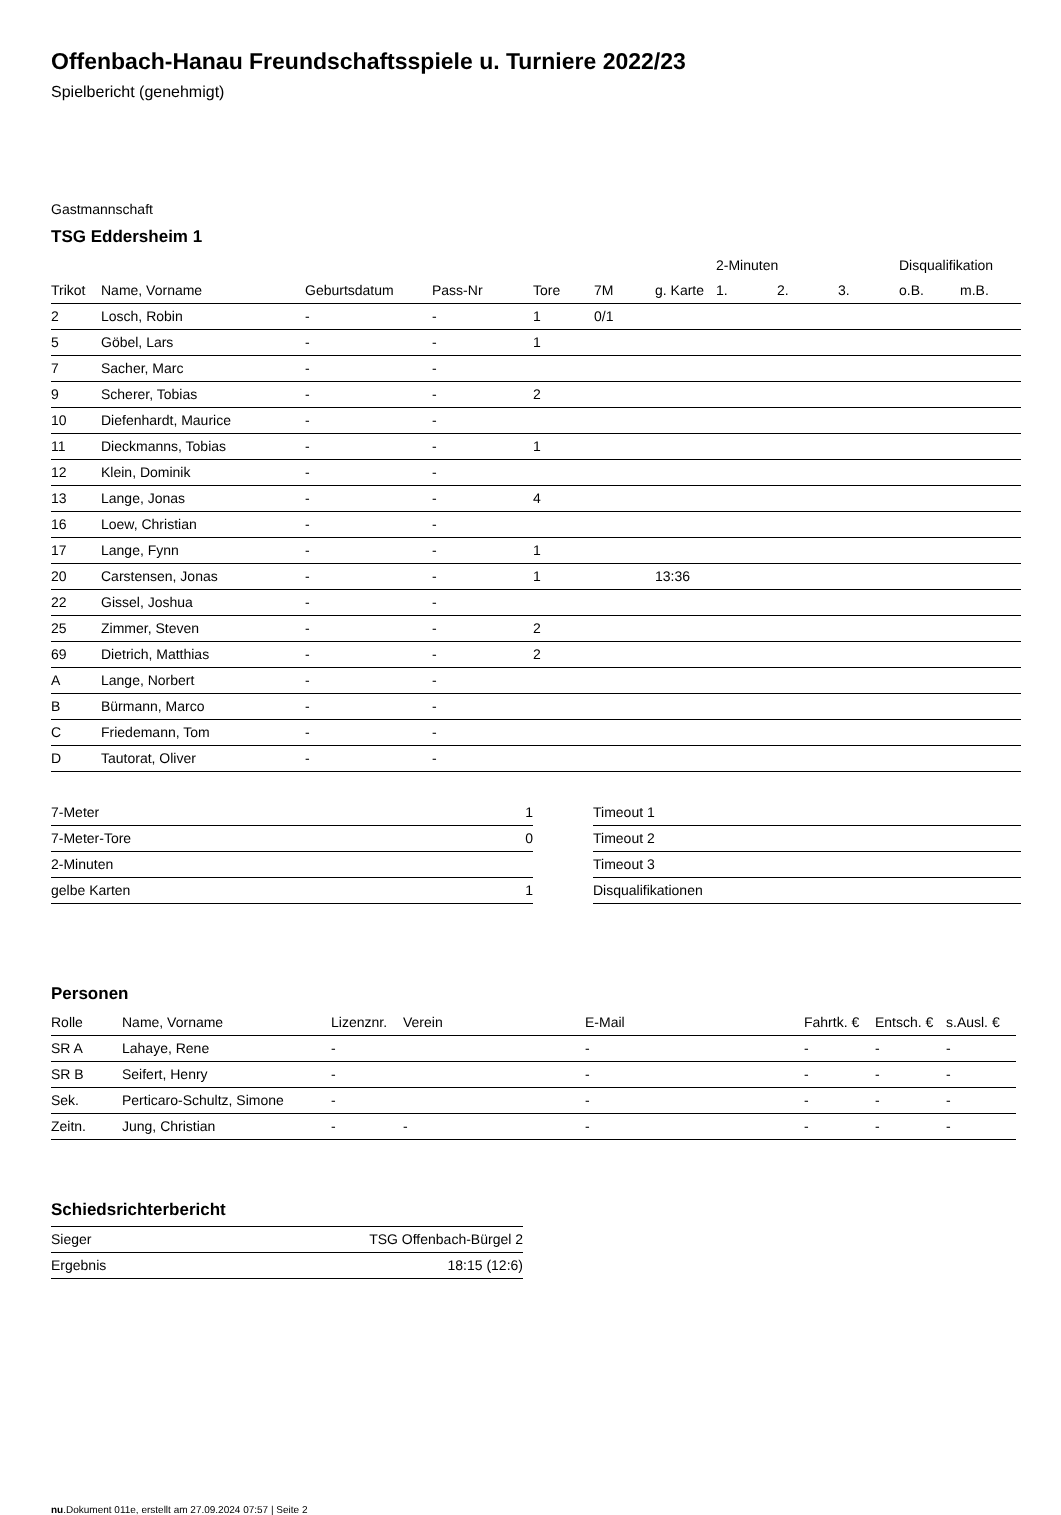Offenbach-Hanau Freundschaftsspiele u. Turniere 2022/23
Spielbericht (genehmigt)
Gastmannschaft
TSG Eddersheim 1
| | | | | | | | 2-Minuten | | | Disqualifikation | |
| --- | --- | --- | --- | --- | --- | --- | --- | --- | --- | --- | --- |
| Trikot | Name, Vorname | Geburtsdatum | Pass-Nr | Tore | 7M | g. Karte | 1. | 2. | 3. | o.B. | m.B. |
| 2 | Losch, Robin | - | - | 1 | 0/1 | | | | | | |
| 5 | Göbel, Lars | - | - | 1 | | | | | | | |
| 7 | Sacher, Marc | - | - | | | | | | | | |
| 9 | Scherer, Tobias | - | - | 2 | | | | | | | |
| 10 | Diefenhardt, Maurice | - | - | | | | | | | | |
| 11 | Dieckmanns, Tobias | - | - | 1 | | | | | | | |
| 12 | Klein, Dominik | - | - | | | | | | | | |
| 13 | Lange, Jonas | - | - | 4 | | | | | | | |
| 16 | Loew, Christian | - | - | | | | | | | | |
| 17 | Lange, Fynn | - | - | 1 | | | | | | | |
| 20 | Carstensen, Jonas | - | - | 1 | | 13:36 | | | | | |
| 22 | Gissel, Joshua | - | - | | | | | | | | |
| 25 | Zimmer, Steven | - | - | 2 | | | | | | | |
| 69 | Dietrich, Matthias | - | - | 2 | | | | | | | |
| A | Lange, Norbert | - | - | | | | | | | | |
| B | Bürmann, Marco | - | - | | | | | | | | |
| C | Friedemann, Tom | - | - | | | | | | | | |
| D | Tautorat, Oliver | - | - | | | | | | | | |
| 7-Meter | 1 |
| 7-Meter-Tore | 0 |
| 2-Minuten | |
| gelbe Karten | 1 |
| Timeout 1 |
| Timeout 2 |
| Timeout 3 |
| Disqualifikationen |
Personen
| Rolle | Name, Vorname | Lizenznr. | Verein | E-Mail | Fahrtk. € | Entsch. € | s.Ausl. € |
| --- | --- | --- | --- | --- | --- | --- | --- |
| SR A | Lahaye, Rene | - | | - | - | - | - |
| SR B | Seifert, Henry | - | | - | - | - | - |
| Sek. | Perticaro-Schultz, Simone | - | | - | - | - | - |
| Zeitn. | Jung, Christian | - | - | - | - | - | - |
Schiedsrichterbericht
| Sieger | TSG Offenbach-Bürgel 2 |
| Ergebnis | 18:15 (12:6) |
nu.Dokument 011e, erstellt am 27.09.2024 07:57 | Seite 2